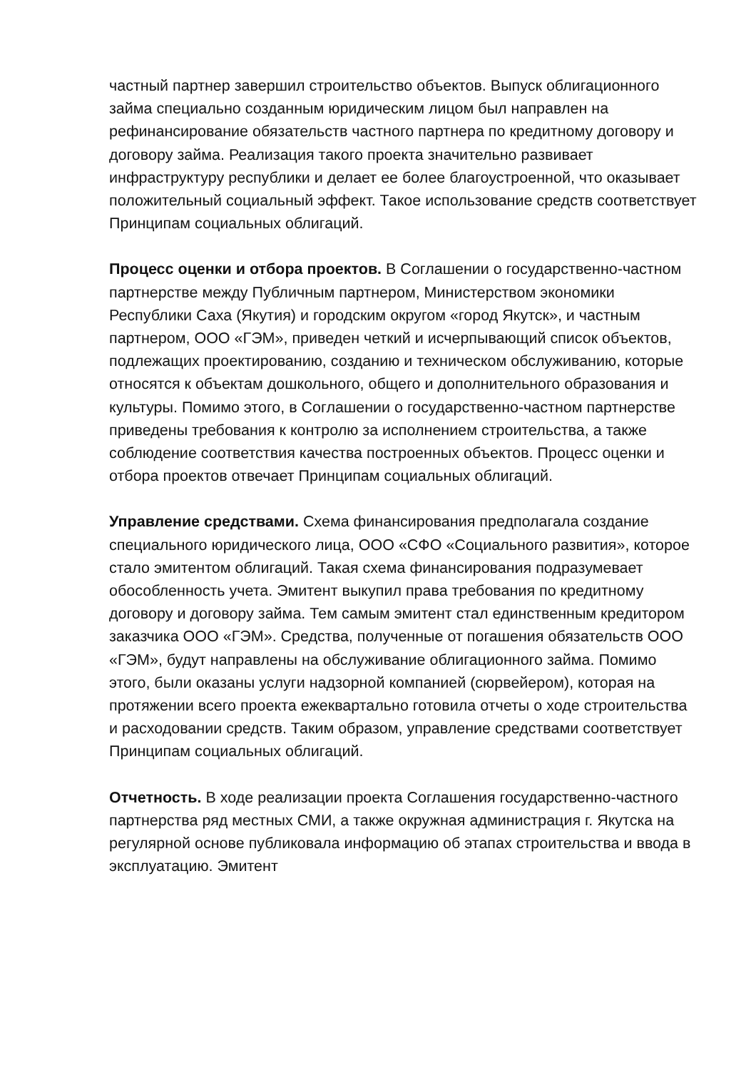частный партнер завершил строительство объектов. Выпуск облигационного займа специально созданным юридическим лицом был направлен на рефинансирование обязательств частного партнера по кредитному договору и договору займа. Реализация такого проекта значительно развивает инфраструктуру республики и делает ее более благоустроенной, что оказывает положительный социальный эффект. Такое использование средств соответствует Принципам социальных облигаций.
Процесс оценки и отбора проектов. В Соглашении о государственно-частном партнерстве между Публичным партнером, Министерством экономики Республики Саха (Якутия) и городским округом «город Якутск», и частным партнером, ООО «ГЭМ», приведен четкий и исчерпывающий список объектов, подлежащих проектированию, созданию и техническом обслуживанию, которые относятся к объектам дошкольного, общего и дополнительного образования и культуры. Помимо этого, в Соглашении о государственно-частном партнерстве приведены требования к контролю за исполнением строительства, а также соблюдение соответствия качества построенных объектов. Процесс оценки и отбора проектов отвечает Принципам социальных облигаций.
Управление средствами. Схема финансирования предполагала создание специального юридического лица, ООО «СФО «Социального развития», которое стало эмитентом облигаций. Такая схема финансирования подразумевает обособленность учета. Эмитент выкупил права требования по кредитному договору и договору займа. Тем самым эмитент стал единственным кредитором заказчика ООО «ГЭМ». Средства, полученные от погашения обязательств ООО «ГЭМ», будут направлены на обслуживание облигационного займа. Помимо этого, были оказаны услуги надзорной компанией (сюрвейером), которая на протяжении всего проекта ежеквартально готовила отчеты о ходе строительства и расходовании средств. Таким образом, управление средствами соответствует Принципам социальных облигаций.
Отчетность. В ходе реализации проекта Соглашения государственно-частного партнерства ряд местных СМИ, а также окружная администрация г. Якутска на регулярной основе публиковала информацию об этапах строительства и ввода в эксплуатацию. Эмитент